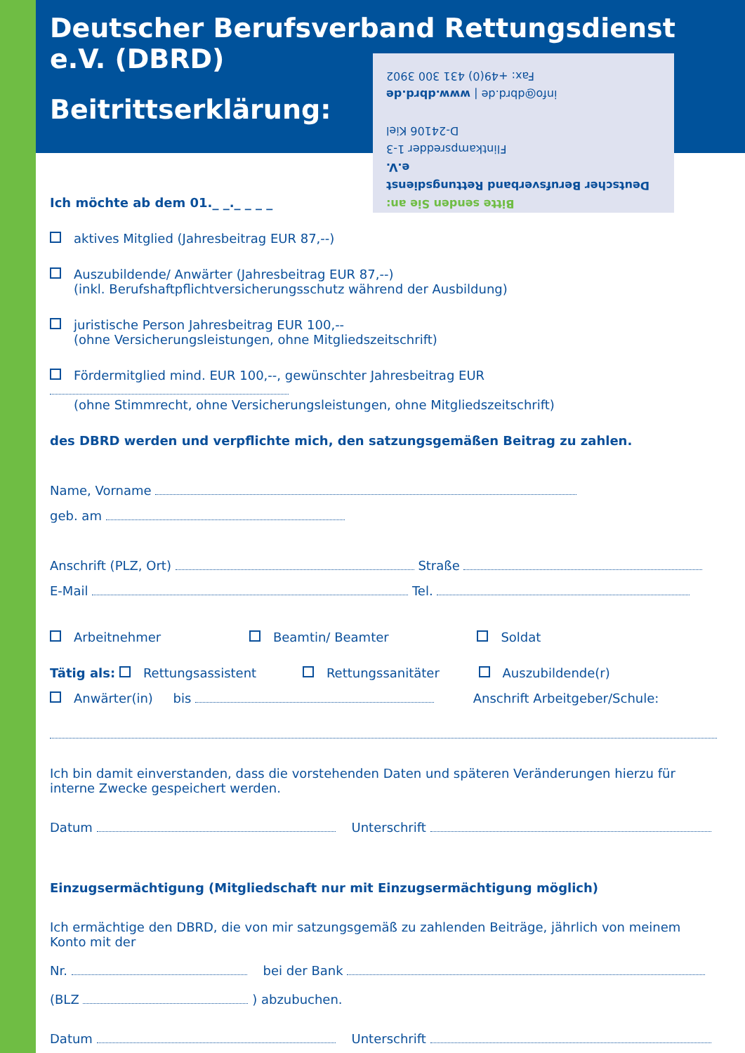Bitte senden Sie an:
Deutscher Berufsverband Rettungsdienst e.V.
Flintkampsredder 1-3
D-24106 Kiel
info@dbrd.de | www.dbrd.de
Fax: +49(0) 431 300 3902
Deutscher Berufsverband Rettungsdienst e.V. (DBRD)
Beitrittserklärung:
Ich möchte ab dem 01._ _._ _ _ _
aktives Mitglied (Jahresbeitrag EUR 87,--)
Auszubildende/ Anwärter (Jahresbeitrag EUR 87,--)
(inkl. Berufshaftpflichtversicherungsschutz während der Ausbildung)
juristische Person Jahresbeitrag EUR 100,--
(ohne Versicherungsleistungen, ohne Mitgliedszeitschrift)
Fördermitglied mind. EUR 100,--, gewünschter Jahresbeitrag EUR
(ohne Stimmrecht, ohne Versicherungsleistungen, ohne Mitgliedszeitschrift)
des DBRD werden und verpflichte mich, den satzungsgemäßen Beitrag zu zahlen.
Name, Vorname
geb. am
Anschrift (PLZ, Ort) Straße
E-Mail Tel.
Arbeitnehmer Beamtin/ Beamter Soldat
Tätig als: Rettungsassistent Rettungssanitäter Auszubildende(r)
Anwärter(in) bis Anschrift Arbeitgeber/Schule:
Ich bin damit einverstanden, dass die vorstehenden Daten und späteren Veränderungen hierzu für interne Zwecke gespeichert werden.
Datum Unterschrift
Einzugsermächtigung (Mitgliedschaft nur mit Einzugsermächtigung möglich)
Ich ermächtige den DBRD, die von mir satzungsgemäß zu zahlenden Beiträge, jährlich von meinem Konto mit der
Nr. bei der Bank
(BLZ ) abzubuchen.
Datum Unterschrift